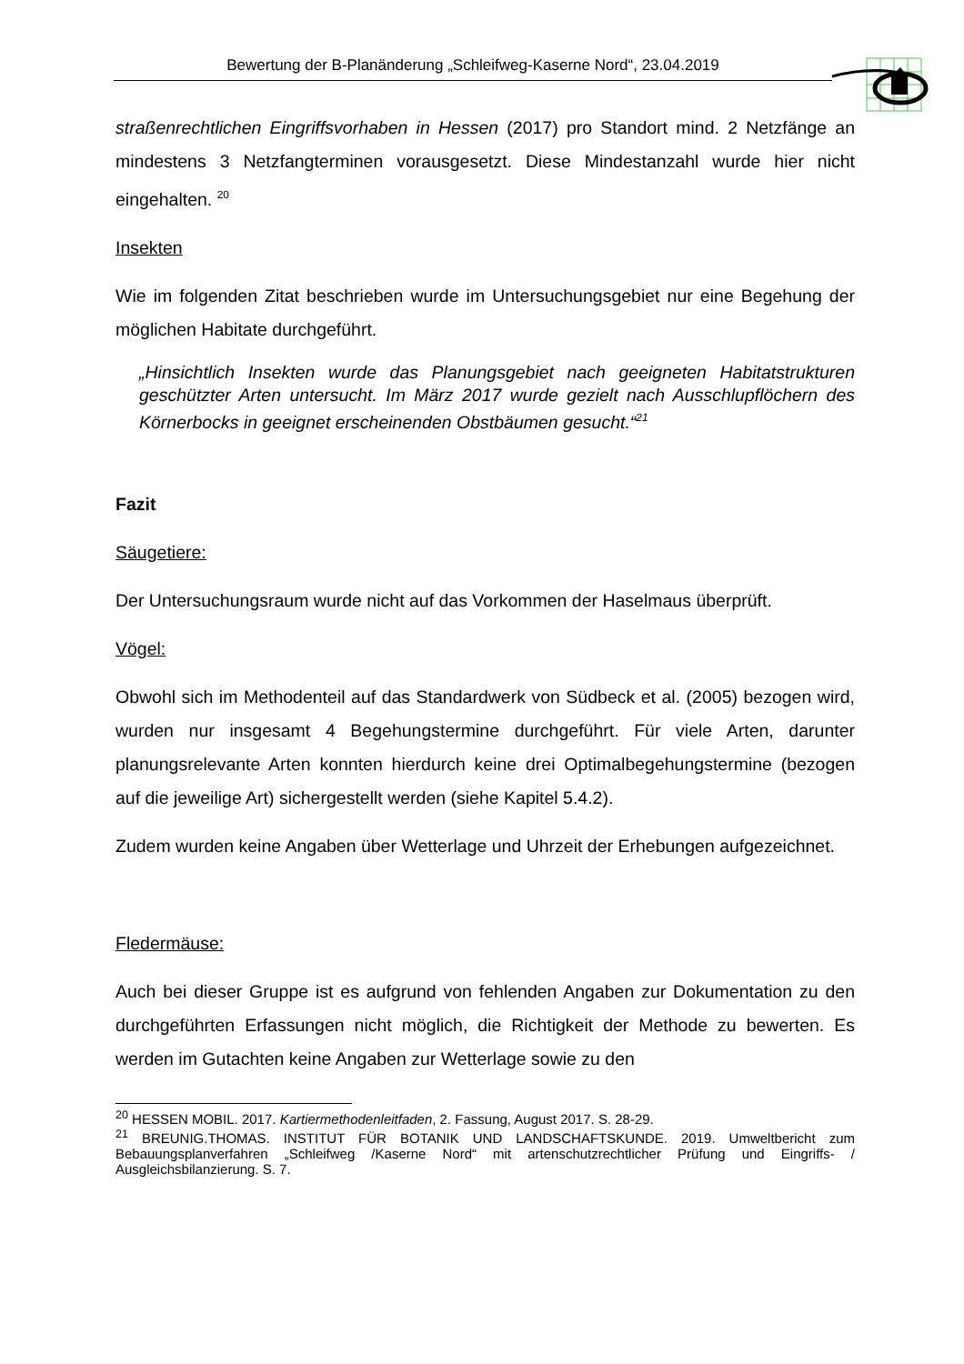Bewertung der B-Planänderung „Schleifweg-Kaserne Nord“, 23.04.2019
straßenrechtlichen Eingriffsvorhaben in Hessen (2017) pro Standort mind. 2 Netzfänge an mindestens 3 Netzfangterminen vorausgesetzt. Diese Mindestanzahl wurde hier nicht eingehalten. <sup>20</sup>
Insekten
Wie im folgenden Zitat beschrieben wurde im Untersuchungsgebiet nur eine Begehung der möglichen Habitate durchgeführt.
„Hinsichtlich Insekten wurde das Planungsgebiet nach geeigneten Habitatstrukturen geschützter Arten untersucht. Im März 2017 wurde gezielt nach Ausschlupflöchern des Körnerbocks in geeignet erscheinenden Obstbäumen gesucht.“<sup>21</sup>
Fazit
Säugetiere:
Der Untersuchungsraum wurde nicht auf das Vorkommen der Haselmaus überprüft.
Vögel:
Obwohl sich im Methodenteil auf das Standardwerk von Südbeck et al. (2005) bezogen wird, wurden nur insgesamt 4 Begehungstermine durchgeführt. Für viele Arten, darunter planungsrelevante Arten konnten hierdurch keine drei Optimalbegehungstermine (bezogen auf die jeweilige Art) sichergestellt werden (siehe Kapitel 5.4.2).
Zudem wurden keine Angaben über Wetterlage und Uhrzeit der Erhebungen aufgezeichnet.
Fledermäuse:
Auch bei dieser Gruppe ist es aufgrund von fehlenden Angaben zur Dokumentation zu den durchgeführten Erfassungen nicht möglich, die Richtigkeit der Methode zu bewerten. Es werden im Gutachten keine Angaben zur Wetterlage sowie zu den
<sup>20</sup> HESSEN MOBIL. 2017. Kartiermethodenleitfaden, 2. Fassung, August 2017. S. 28-29.
<sup>21</sup> BREUNIG.THOMAS. INSTITUT FÜR BOTANIK UND LANDSCHAFTSKUNDE. 2019. Umweltbericht zum Bebauungsplanverfahren „Schleifweg /Kaserne Nord“ mit artenschutzrechtlicher Prüfung und Eingriffs- / Ausgleichsbilanzierung. S. 7.